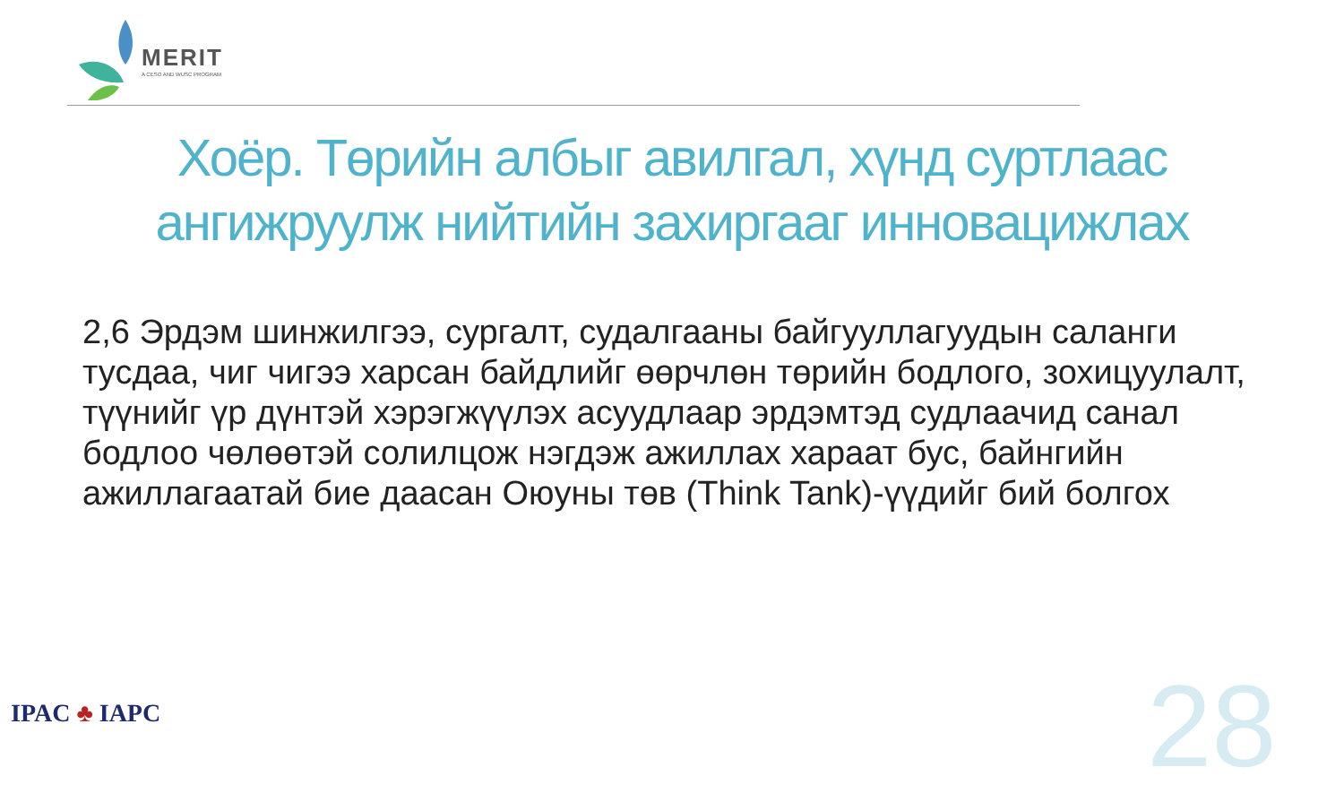MERIT
A CESO AND WUSC PROGRAM
Хоёр. Төрийн албыг авилгал, хүнд суртлаас
ангижруулж нийтийн захиргааг инновацижлах
2,6 Эрдэм шинжилгээ, сургалт, судалгааны байгууллагуудын саланги тусдаа, чиг чигээ харсан байдлийг өөрчлөн төрийн бодлого, зохицуулалт, түүнийг үр дүнтэй хэрэгжүүлэх асуудлаар эрдэмтэд судлаачид санал бодлоо чөлөөтэй солилцож нэгдэж ажиллах хараат бус, байнгийн ажиллагаатай бие даасан Оюуны төв (Think Tank)-үүдийг бий болгох
IPAC ♣ IAPC 28